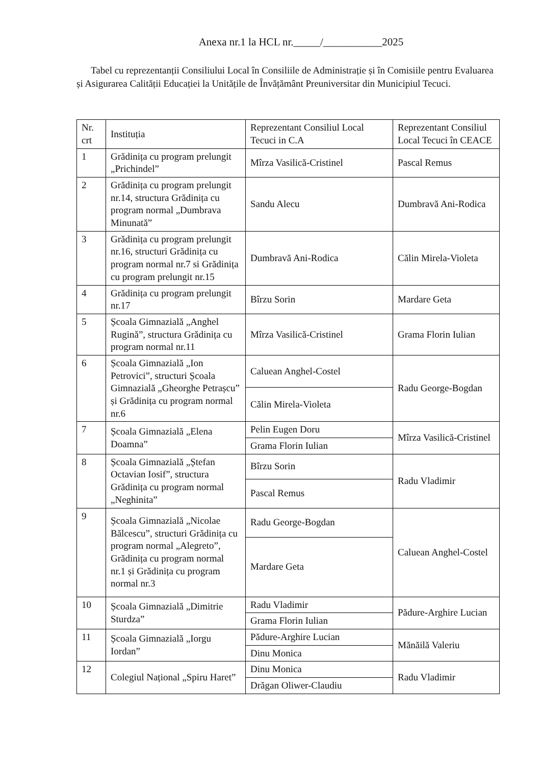Anexa nr.1 la HCL nr._____/___________2025
Tabel cu reprezentanții Consiliului Local în Consiliile de Administrație și în Comisiile pentru Evaluarea și Asigurarea Calității Educației la Unitățile de Învățământ Preuniversitar din Municipiul Tecuci.
| Nr. crt | Instituția | Reprezentant Consiliul Local Tecuci in C.A | Reprezentant Consiliul Local Tecuci în CEACE |
| 1 | Grădinița cu program prelungit „Prichindel” | Mîrza Vasilică-Cristinel | Pascal Remus |
| 2 | Grădinița cu program prelungit nr.14, structura Grădinița cu program normal „Dumbrava Minunată” | Sandu Alecu | Dumbravă Ani-Rodica |
| 3 | Grădinița cu program prelungit nr.16, structuri Grădinița cu program normal nr.7 si Grădinița cu program prelungit nr.15 | Dumbravă Ani-Rodica | Călin Mirela-Violeta |
| 4 | Grădinița cu program prelungit nr.17 | Bîrzu Sorin | Mardare Geta |
| 5 | Școala Gimnazială „Anghel Rugină”, structura Grădinița cu program normal nr.11 | Mîrza Vasilică-Cristinel | Grama Florin Iulian |
| 6 | Școala Gimnazială „Ion Petrovici”, structuri Școala Gimnazială „Gheorghe Petrașcu” și Grădinița cu program normal nr.6 | Caluean Anghel-Costel | Radu George-Bogdan |
| | | Călin Mirela-Violeta | |
| 7 | Școala Gimnazială „Elena Doamna” | Pelin Eugen Doru | Mîrza Vasilică-Cristinel |
| | | Grama Florin Iulian | |
| 8 | Școala Gimnazială „Ștefan Octavian Iosif”, structura Grădinița cu program normal „Neghinita” | Bîrzu Sorin | Radu Vladimir |
| | | Pascal Remus | |
| 9 | Școala Gimnazială „Nicolae Bălcescu”, structuri Grădinița cu program normal „Alegreto”, Grădinița cu program normal nr.1 și Grădinița cu program normal nr.3 | Radu George-Bogdan | Caluean Anghel-Costel |
| | | Mardare Geta | |
| 10 | Școala Gimnazială „Dimitrie Sturdza” | Radu Vladimir | Pădure-Arghire Lucian |
| | | Grama Florin Iulian | |
| 11 | Școala Gimnazială „Iorgu Iordan” | Pădure-Arghire Lucian | Mănăilă Valeriu |
| | | Dinu Monica | |
| 12 | Colegiul Național „Spiru Haret” | Dinu Monica | Radu Vladimir |
| | | Drăgan Oliwer-Claudiu | |